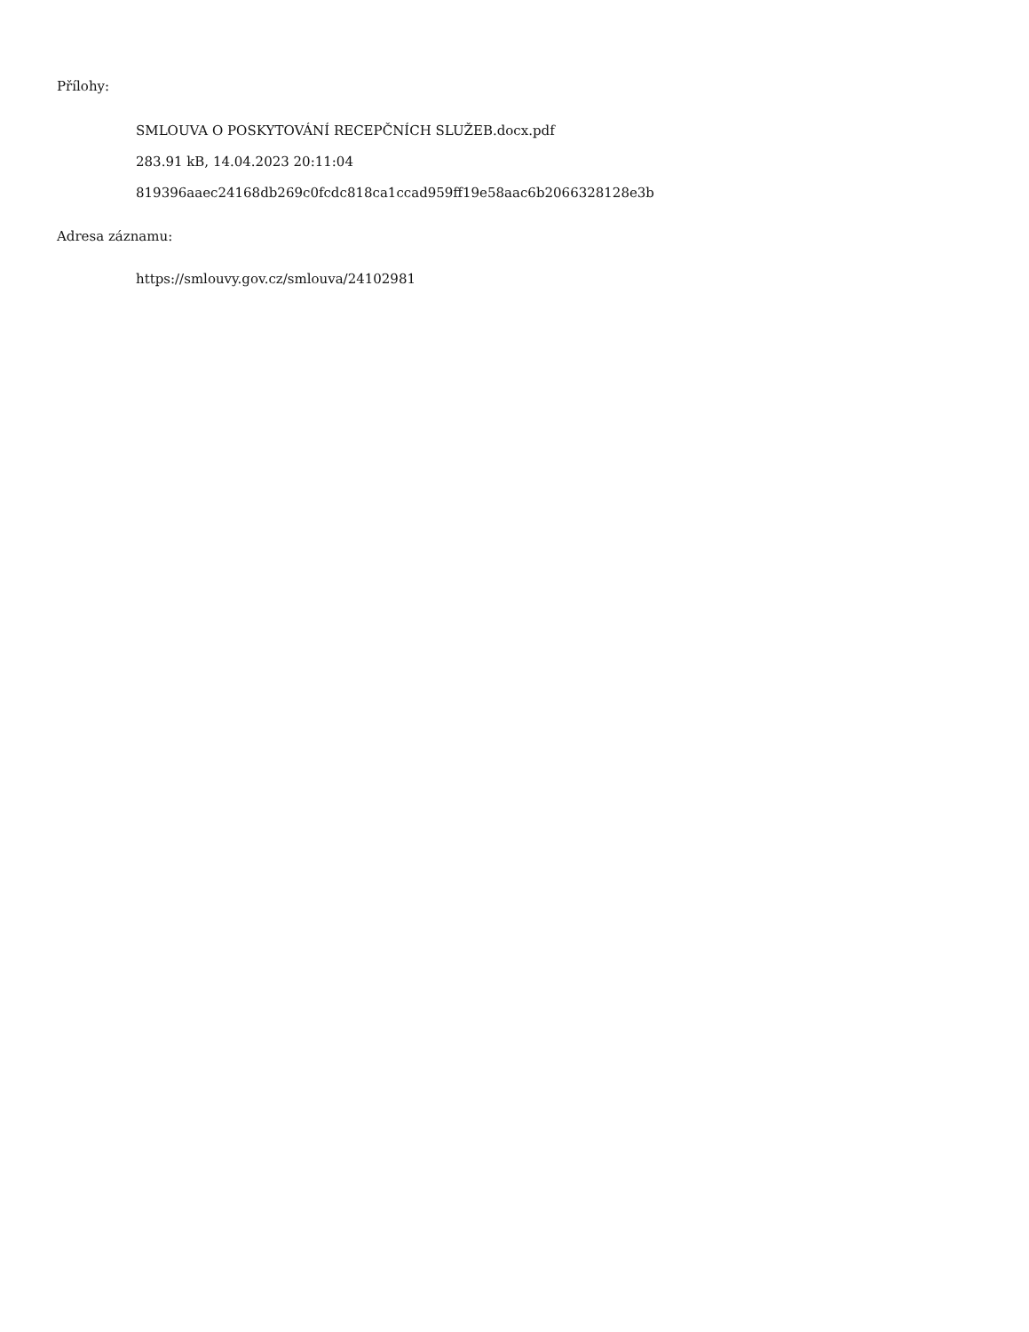Přílohy:
SMLOUVA O POSKYTOVÁNÍ RECEPČNÍCH SLUŽEB.docx.pdf
283.91 kB, 14.04.2023 20:11:04
819396aaec24168db269c0fcdc818ca1ccad959ff19e58aac6b2066328128e3b
Adresa záznamu:
https://smlouvy.gov.cz/smlouva/24102981